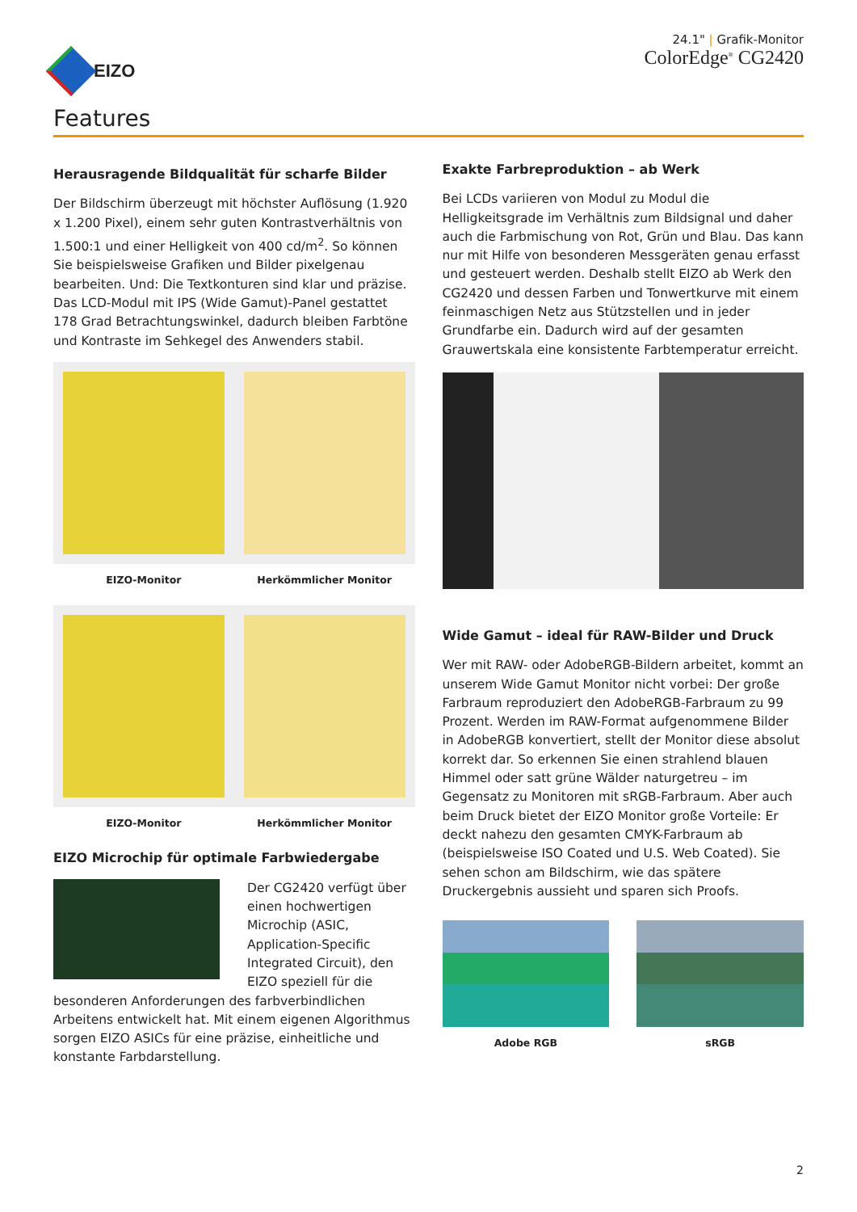EIZO
24.1" | Grafik-Monitor
ColorEdge<sup>®</sup> CG2420
Features
Herausragende Bildqualität für scharfe Bilder
Der Bildschirm überzeugt mit höchster Auflösung (1.920 x 1.200 Pixel), einem sehr guten Kontrastverhältnis von 1.500:1 und einer Helligkeit von 400 cd/m<sup>2</sup>. So können Sie beispielsweise Grafiken und Bilder pixelgenau bearbeiten. Und: Die Textkonturen sind klar und präzise. Das LCD-Modul mit IPS (Wide Gamut)-Panel gestattet 178 Grad Betrachtungswinkel, dadurch bleiben Farbtöne und Kontraste im Sehkegel des Anwenders stabil.
EIZO-Monitor Herkömmlicher Monitor
EIZO-Monitor Herkömmlicher Monitor
EIZO Microchip für optimale Farbwiedergabe
Der CG2420 verfügt über einen hochwertigen Microchip (ASIC, Application-Specific Integrated Circuit), den EIZO speziell für die besonderen Anforderungen des farbverbindlichen Arbeitens entwickelt hat. Mit einem eigenen Algorithmus sorgen EIZO ASICs für eine präzise, einheitliche und konstante Farbdarstellung.
Exakte Farbreproduktion – ab Werk
Bei LCDs variieren von Modul zu Modul die Helligkeitsgrade im Verhältnis zum Bildsignal und daher auch die Farbmischung von Rot, Grün und Blau. Das kann nur mit Hilfe von besonderen Messgeräten genau erfasst und gesteuert werden. Deshalb stellt EIZO ab Werk den CG2420 und dessen Farben und Tonwertkurve mit einem feinmaschigen Netz aus Stützstellen und in jeder Grundfarbe ein. Dadurch wird auf der gesamten Grauwertskala eine konsistente Farbtemperatur erreicht.
Wide Gamut – ideal für RAW-Bilder und Druck
Wer mit RAW- oder AdobeRGB-Bildern arbeitet, kommt an unserem Wide Gamut Monitor nicht vorbei: Der große Farbraum reproduziert den AdobeRGB-Farbraum zu 99 Prozent. Werden im RAW-Format aufgenommene Bilder in AdobeRGB konvertiert, stellt der Monitor diese absolut korrekt dar. So erkennen Sie einen strahlend blauen Himmel oder satt grüne Wälder naturgetreu – im Gegensatz zu Monitoren mit sRGB-Farbraum. Aber auch beim Druck bietet der EIZO Monitor große Vorteile: Er deckt nahezu den gesamten CMYK-Farbraum ab (beispielsweise ISO Coated und U.S. Web Coated). Sie sehen schon am Bildschirm, wie das spätere Druckergebnis aussieht und sparen sich Proofs.
Adobe RGB sRGB
2